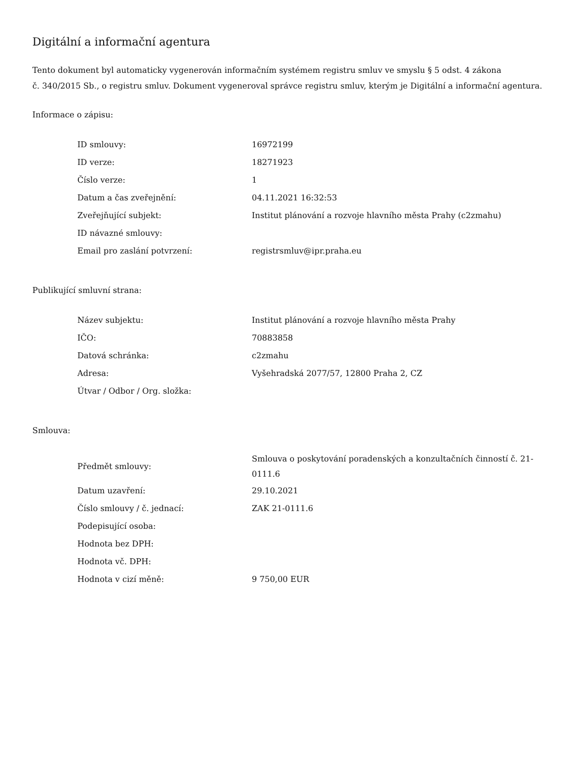Digitální a informační agentura
Tento dokument byl automaticky vygenerován informačním systémem registru smluv ve smyslu § 5 odst. 4 zákona
č. 340/2015 Sb., o registru smluv. Dokument vygeneroval správce registru smluv, kterým je Digitální a informační agentura.
Informace o zápisu:
| ID smlouvy: | 16972199 |
| ID verze: | 18271923 |
| Číslo verze: | 1 |
| Datum a čas zveřejnění: | 04.11.2021 16:32:53 |
| Zveřejňující subjekt: | Institut plánování a rozvoje hlavního města Prahy (c2zmahu) |
| ID návazné smlouvy: | |
| Email pro zaslání potvrzení: | registrsmluv@ipr.praha.eu |
Publikující smluvní strana:
| Název subjektu: | Institut plánování a rozvoje hlavního města Prahy |
| IČO: | 70883858 |
| Datová schránka: | c2zmahu |
| Adresa: | Vyšehradská 2077/57, 12800 Praha 2, CZ |
| Útvar / Odbor / Org. složka: | |
Smlouva:
| Předmět smlouvy: | Smlouva o poskytování poradenských a konzultačních činností č. 21-0111.6 |
| Datum uzavření: | 29.10.2021 |
| Číslo smlouvy / č. jednací: | ZAK 21-0111.6 |
| Podepisující osoba: | |
| Hodnota bez DPH: | |
| Hodnota vč. DPH: | |
| Hodnota v cizí měně: | 9 750,00 EUR |